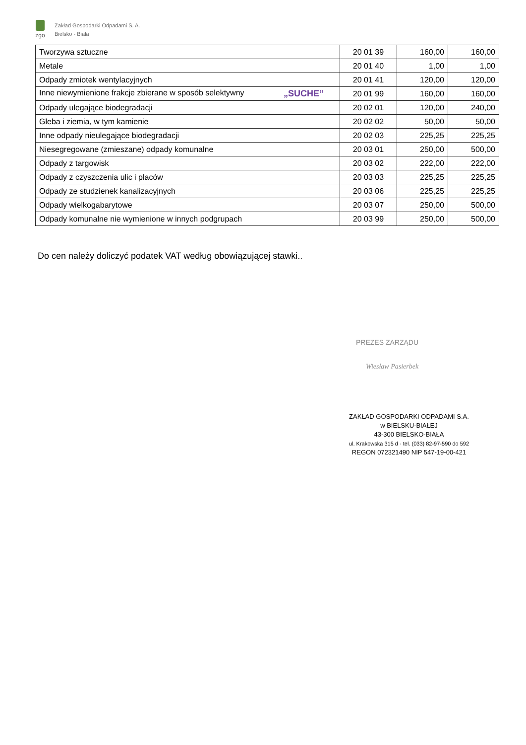zgo
Zakład Gospodarki Odpadami S. A.
Bielsko - Biała
| Tworzywa sztuczne | 20 01 39 | 160,00 | 160,00 |
| Metale | 20 01 40 | 1,00 | 1,00 |
| Odpady zmiotek wentylacyjnych | 20 01 41 | 120,00 | 120,00 |
| Inne niewymienione frakcje zbierane w sposób selektywny „SUCHE” | 20 01 99 | 160,00 | 160,00 |
| Odpady ulegające biodegradacji | 20 02 01 | 120,00 | 240,00 |
| Gleba i ziemia, w tym kamienie | 20 02 02 | 50,00 | 50,00 |
| Inne odpady nieulegające biodegradacji | 20 02 03 | 225,25 | 225,25 |
| Niesegregowane (zmieszane) odpady komunalne | 20 03 01 | 250,00 | 500,00 |
| Odpady z targowisk | 20 03 02 | 222,00 | 222,00 |
| Odpady z czyszczenia ulic i placów | 20 03 03 | 225,25 | 225,25 |
| Odpady ze studzienek kanalizacyjnych | 20 03 06 | 225,25 | 225,25 |
| Odpady wielkogabarytowe | 20 03 07 | 250,00 | 500,00 |
| Odpady komunalne nie wymienione w innych podgrupach | 20 03 99 | 250,00 | 500,00 |
Do cen należy doliczyć podatek VAT według obowiązującej stawki..
PREZES ZARZĄDU
Wiesław Pasierbek
ZAKŁAD GOSPODARKI ODPADAMI S.A.
w BIELSKU-BIAŁEJ
43-300 BIELSKO-BIAŁA
ul. Krakowska 315 d · tel. (033) 82-97-590 do 592
REGON 072321490 NIP 547-19-00-421